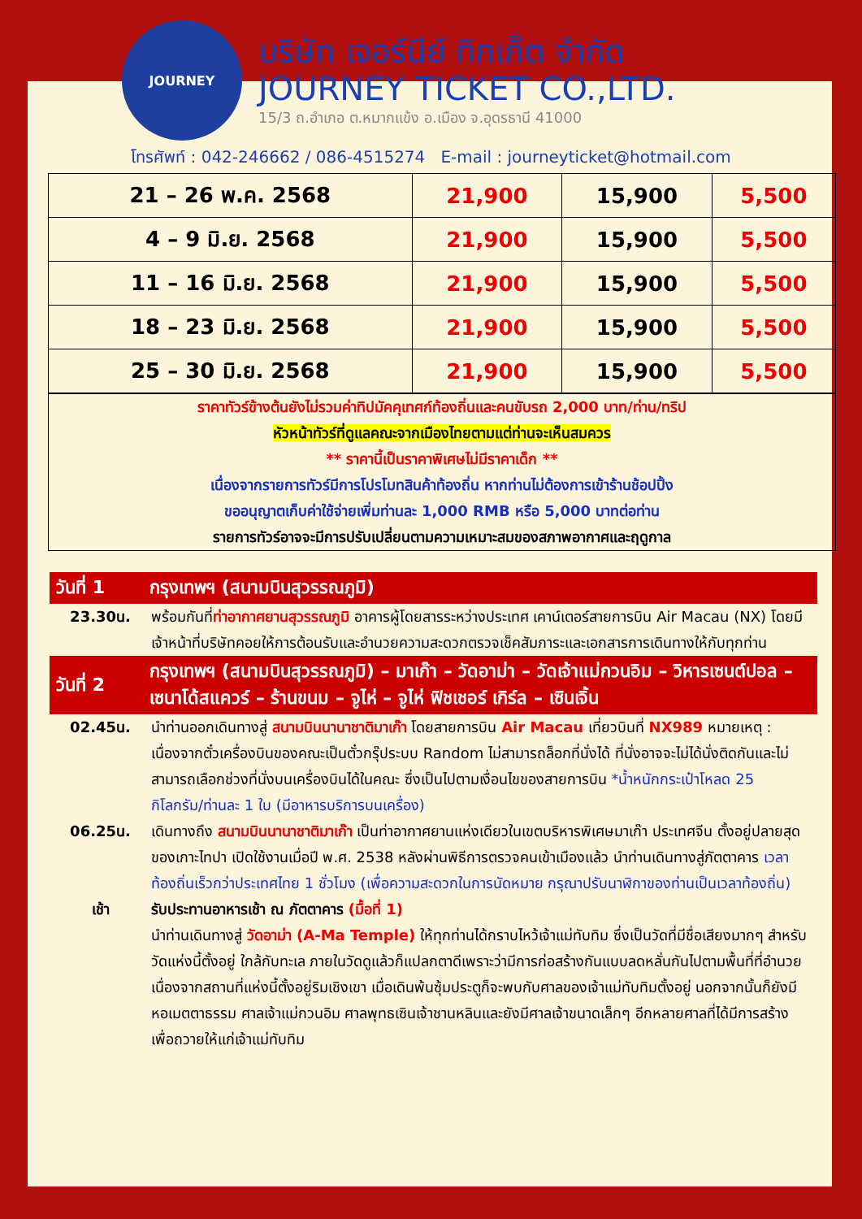JOURNEY
บริษัท เจอร์นีย์ ทิกเก็ต จำกัด
JOURNEY TICKET CO.,LTD.
15/3 ถ.อำเภอ ต.หมากแข้ง อ.เมือง จ.อุดรธานี 41000
โทรศัพท์ : 042-246662 / 086-4515274 E-mail : journeyticket@hotmail.com
| 21 – 26 พ.ค. 2568 | 21,900 | 15,900 | 5,500 |
| 4 – 9 มิ.ย. 2568 | 21,900 | 15,900 | 5,500 |
| 11 – 16 มิ.ย. 2568 | 21,900 | 15,900 | 5,500 |
| 18 – 23 มิ.ย. 2568 | 21,900 | 15,900 | 5,500 |
| 25 – 30 มิ.ย. 2568 | 21,900 | 15,900 | 5,500 |
ราคาทัวร์ข้างต้นยังไม่รวมค่าทิปมัคคุเทศก์ท้องถิ่นและคนขับรถ 2,000 บาท/ท่าน/ทริป
หัวหน้าทัวร์ที่ดูแลคณะจากเมืองไทยตามแต่ท่านจะเห็นสมควร
** ราคานี้เป็นราคาพิเศษไม่มีราคาเด็ก **
เนื่องจากรายการทัวร์มีการโปรโมทสินค้าท้องถิ่น หากท่านไม่ต้องการเข้าร้านช้อปปิ้ง
ขออนุญาตเก็บค่าใช้จ่ายเพิ่มท่านละ 1,000 RMB หรือ 5,000 บาทต่อท่าน
รายการทัวร์อาจจะมีการปรับเปลี่ยนตามความเหมาะสมของสภาพอากาศและฤดูกาล
วันที่ 1 กรุงเทพฯ (สนามบินสุวรรณภูมิ)
23.30น. พร้อมกันที่ท่าอากาศยานสุวรรณภูมิ อาคารผู้โดยสารระหว่างประเทศ เคาน์เตอร์สายการบิน Air Macau (NX) โดยมีเจ้าหน้าที่บริษัทคอยให้การต้อนรับและอำนวยความสะดวกตรวจเช็คสัมภาระและเอกสารการเดินทางให้กับทุกท่าน
วันที่ 2 กรุงเทพฯ (สนามบินสุวรรณภูมิ) – มาเก๊า – วัดอาม่า – วัดเจ้าแม่กวนอิม – วิหารเซนต์ปอล – เซนาโด้สแควร์ – ร้านขนม – จูไห่ – จูไห่ ฟิชเชอร์ เกิร์ล – เซินเจิ้น
02.45น. นำท่านออกเดินทางสู่ สนามบินนานาชาติมาเก๊า โดยสายการบิน Air Macau เที่ยวบินที่ NX989 หมายเหตุ : เนื่องจากตั๋วเครื่องบินของคณะเป็นตั๋วกรุ๊ประบบ Random ไม่สามารถล็อกที่นั่งได้ ที่นั่งอาจจะไม่ได้นั่งติดกันและไม่สามารถเลือกช่วงที่นั่งบนเครื่องบินได้ในคณะ ซึ่งเป็นไปตามเงื่อนไขของสายการบิน *น้ำหนักกระเป๋าโหลด 25 กิโลกรัม/ท่านละ 1 ใบ (มีอาหารบริการบนเครื่อง)
06.25น. เดินทางถึง สนามบินนานาชาติมาเก๊า เป็นท่าอากาศยานแห่งเดียวในเขตบริหารพิเศษมาเก๊า ประเทศจีน ตั้งอยู่ปลายสุดของเกาะไทปา เปิดใช้งานเมื่อปี พ.ศ. 2538 หลังผ่านพิธีการตรวจคนเข้าเมืองแล้ว นำท่านเดินทางสู่ภัตตาคาร เวลาท้องถิ่นเร็วกว่าประเทศไทย 1 ชั่วโมง (เพื่อความสะดวกในการนัดหมาย กรุณาปรับนาฬิกาของท่านเป็นเวลาท้องถิ่น)
เช้า รับประทานอาหารเช้า ณ ภัตตาคาร (มื้อที่ 1)
นำท่านเดินทางสู่ วัดอาม่า (A-Ma Temple) ให้ทุกท่านได้กราบไหว้เจ้าแม่ทับทิม ซึ่งเป็นวัดที่มีชื่อเสียงมากๆ สำหรับวัดแห่งนี้ตั้งอยู่ ใกล้กับทะเล ภายในวัดดูแล้วก็แปลกตาดีเพราะว่ามีการก่อสร้างกันแบบลดหลั่นกันไปตามพื้นที่ที่อำนวย เนื่องจากสถานที่แห่งนี้ตั้งอยู่ริมเชิงเขา เมื่อเดินพ้นซุ้มประตูก็จะพบกับศาลของเจ้าแม่ทับทิมตั้งอยู่ นอกจากนั้นก็ยังมี หอเมตตาธรรม ศาลเจ้าแม่กวนอิม ศาลพุทธเซินเจ้าชานหลินและยังมีศาลเจ้าขนาดเล็กๆ อีกหลายศาลที่ได้มีการสร้างเพื่อถวายให้แก่เจ้าแม่ทับทิม